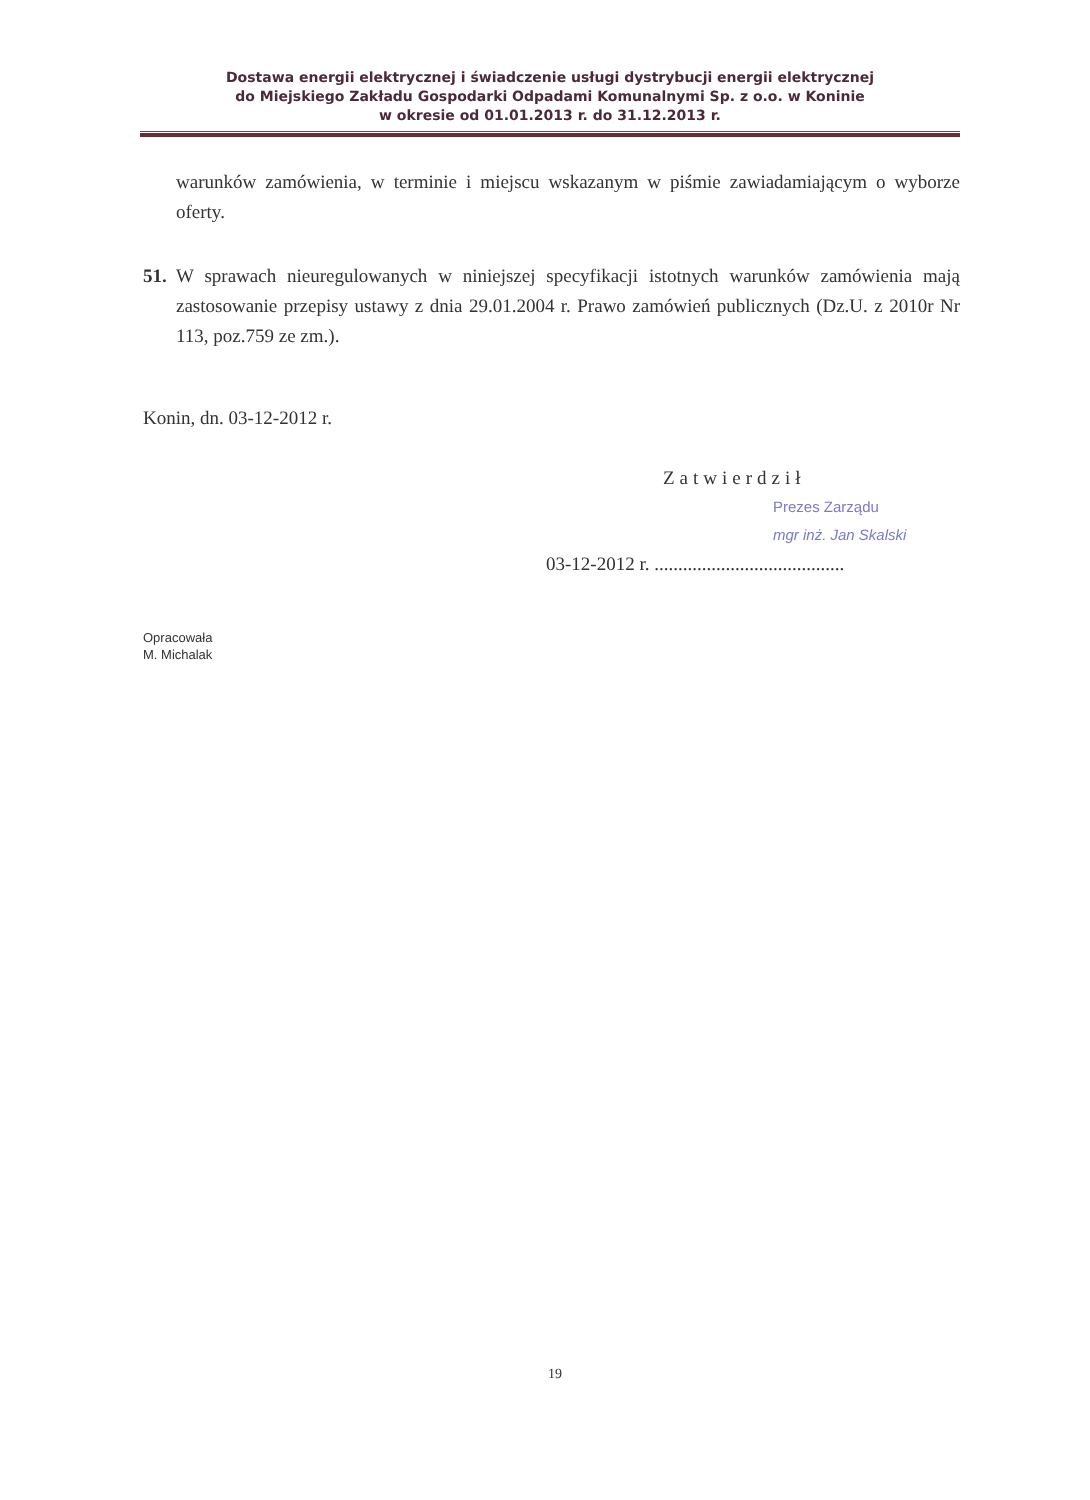Dostawa energii elektrycznej i świadczenie usługi dystrybucji energii elektrycznej
do Miejskiego Zakładu Gospodarki Odpadami Komunalnymi Sp. z o.o. w Koninie
w okresie od 01.01.2013 r. do 31.12.2013 r.
warunków zamówienia, w terminie i miejscu wskazanym w piśmie zawiadamiającym o wyborze oferty.
51.
W sprawach nieuregulowanych w niniejszej specyfikacji istotnych warunków zamówienia mają zastosowanie przepisy ustawy z dnia 29.01.2004 r. Prawo zamówień publicznych (Dz.U. z 2010r Nr 113, poz.759 ze zm.).
Konin, dn. 03-12-2012 r.
Zatwierdził
Prezes Zarządu
mgr inż. Jan Skalski
03-12-2012 r. ........................................
Opracowała
M. Michalak
19